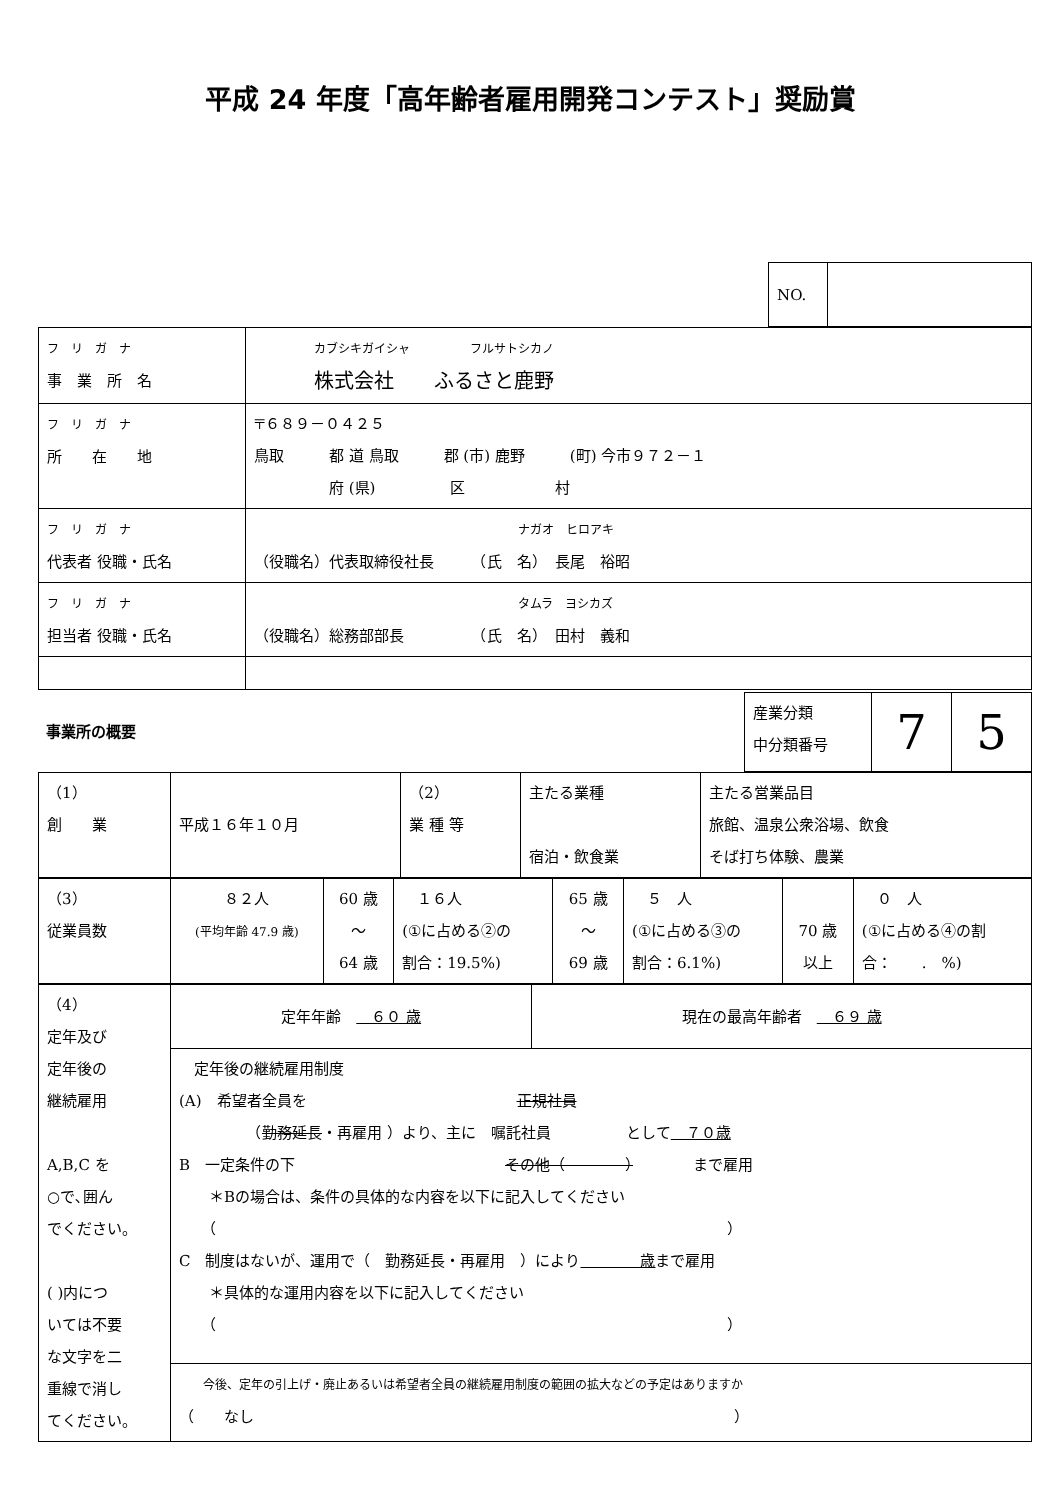平成 24 年度「高年齢者雇用開発コンテスト」奨励賞
| NO. | |
| フ リ ガ ナ 事 業 所 名 | カブシキガイシャ フルサトシカノ 株式会社 ふるさと鹿野 |
| フ リ ガ ナ 所 在 地 | 〒６８９－０４２５ 鳥取 都 道 鳥取 郡 (市) 鹿野 (町) 今市９７２－１ 府 (県) 区 村 |
| フ リ ガ ナ 代表者 役職・氏名 | ナガオ ヒロアキ （役職名）代表取締役社長 （氏 名） 長尾 裕昭 |
| フ リ ガ ナ 担当者 役職・氏名 | タムラ ヨシカズ （役職名）総務部部長 （氏 名） 田村 義和 |
| 事業所の概要 | 産業分類 中分類番号 | 7 | 5 |
| （1） 創 業 | 平成１６年１０月 | （2） 業 種 等 | 主たる業種 宿泊・飲食業 | 主たる営業品目 旅館、温泉公衆浴場、飲食 そば打ち体験、農業 |
| （3） 従業員数 | ８２人 (平均年齢 47.9 歳) | 60 歳 ～ 64 歳 | １６人 (①に占める②の 割合：19.5%) | 65 歳 ～ 69 歳 | ５ 人 (①に占める③の 割合：6.1%) | 70 歳 以上 | ０ 人 (①に占める④の割 合： . %) |
| （4） 定年及び 定年後の 継続雇用 A,B,C を ○で､囲ん でください。 ( )内につ いては不要 な文字を二 重線で消し てください。 | 定年年齢 ６０ 歳 | 現在の最高年齢者 ６９ 歳 |
| | 定年後の継続雇用制度 (A) 希望者全員を 正規社員 （ 勤務延長 ・再雇用 ）より、主に 嘱託社員 として ７０歳 B 一定条件の下 その他（ ） まで雇用 ＊Bの場合は、条件の具体的な内容を以下に記入してください （ ） C 制度はないが、運用で（ 勤務延長・再雇用 ）により 歳 まで雇用 ＊具体的な運用内容を以下に記入してください （ ） | |
| | 今後、定年の引上げ・廃止あるいは希望者全員の継続雇用制度の範囲の拡大などの予定はありますか （ なし ） | |